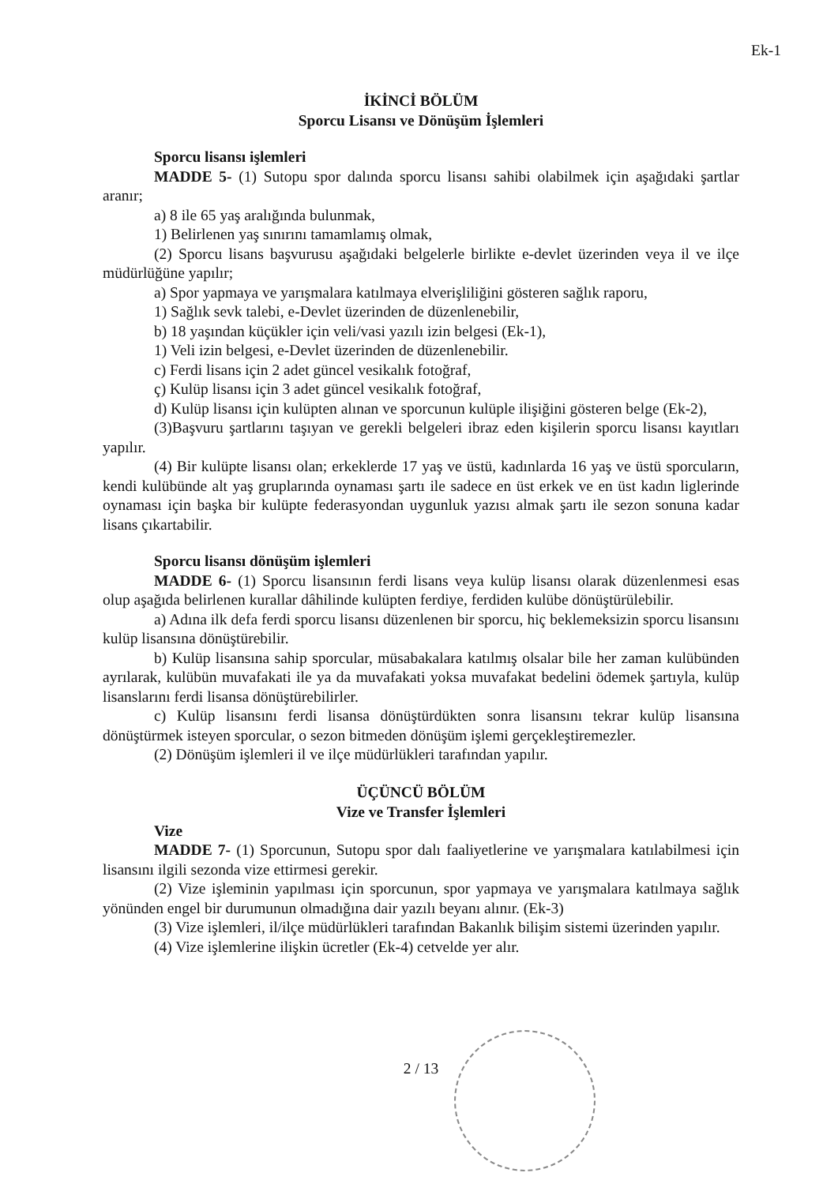Ek-1
İKİNCİ BÖLÜM
Sporcu Lisansı ve Dönüşüm İşlemleri
Sporcu lisansı işlemleri
MADDE 5- (1) Sutopu spor dalında sporcu lisansı sahibi olabilmek için aşağıdaki şartlar aranır;
a) 8 ile 65 yaş aralığında bulunmak,
1) Belirlenen yaş sınırını tamamlamış olmak,
(2) Sporcu lisans başvurusu aşağıdaki belgelerle birlikte e-devlet üzerinden veya il ve ilçe müdürlüğüne yapılır;
a) Spor yapmaya ve yarışmalara katılmaya elverişliliğini gösteren sağlık raporu,
1) Sağlık sevk talebi, e-Devlet üzerinden de düzenlenebilir,
b) 18 yaşından küçükler için veli/vasi yazılı izin belgesi (Ek-1),
1) Veli izin belgesi, e-Devlet üzerinden de düzenlenebilir.
c) Ferdi lisans için 2 adet güncel vesikalık fotoğraf,
ç) Kulüp lisansı için 3 adet güncel vesikalık fotoğraf,
d) Kulüp lisansı için kulüpten alınan ve sporcunun kulüple ilişiğini gösteren belge (Ek-2),
(3)Başvuru şartlarını taşıyan ve gerekli belgeleri ibraz eden kişilerin sporcu lisansı kayıtları yapılır.
(4) Bir kulüpte lisansı olan; erkeklerde 17 yaş ve üstü, kadınlarda 16 yaş ve üstü sporcuların, kendi kulübünde alt yaş gruplarında oynaması şartı ile sadece en üst erkek ve en üst kadın liglerinde oynaması için başka bir kulüpte federasyondan uygunluk yazısı almak şartı ile sezon sonuna kadar lisans çıkartabilir.
Sporcu lisansı dönüşüm işlemleri
MADDE 6- (1) Sporcu lisansının ferdi lisans veya kulüp lisansı olarak düzenlenmesi esas olup aşağıda belirlenen kurallar dâhilinde kulüpten ferdiye, ferdiden kulübe dönüştürülebilir.
a) Adına ilk defa ferdi sporcu lisansı düzenlenen bir sporcu, hiç beklemeksizin sporcu lisansını kulüp lisansına dönüştürebilir.
b) Kulüp lisansına sahip sporcular, müsabakalara katılmış olsalar bile her zaman kulübünden ayrılarak, kulübün muvafakati ile ya da muvafakati yoksa muvafakat bedelini ödemek şartıyla, kulüp lisanslarını ferdi lisansa dönüştürebilirler.
c) Kulüp lisansını ferdi lisansa dönüştürdükten sonra lisansını tekrar kulüp lisansına dönüştürmek isteyen sporcular, o sezon bitmeden dönüşüm işlemi gerçekleştiremezler.
(2) Dönüşüm işlemleri il ve ilçe müdürlükleri tarafından yapılır.
ÜÇÜNCÜ BÖLÜM
Vize ve Transfer İşlemleri
Vize
MADDE 7- (1) Sporcunun, Sutopu spor dalı faaliyetlerine ve yarışmalara katılabilmesi için lisansını ilgili sezonda vize ettirmesi gerekir.
(2) Vize işleminin yapılması için sporcunun, spor yapmaya ve yarışmalara katılmaya sağlık yönünden engel bir durumunun olmadığına dair yazılı beyanı alınır. (Ek-3)
(3) Vize işlemleri, il/ilçe müdürlükleri tarafından Bakanlık bilişim sistemi üzerinden yapılır.
(4) Vize işlemlerine ilişkin ücretler (Ek-4) cetvelde yer alır.
2 / 13